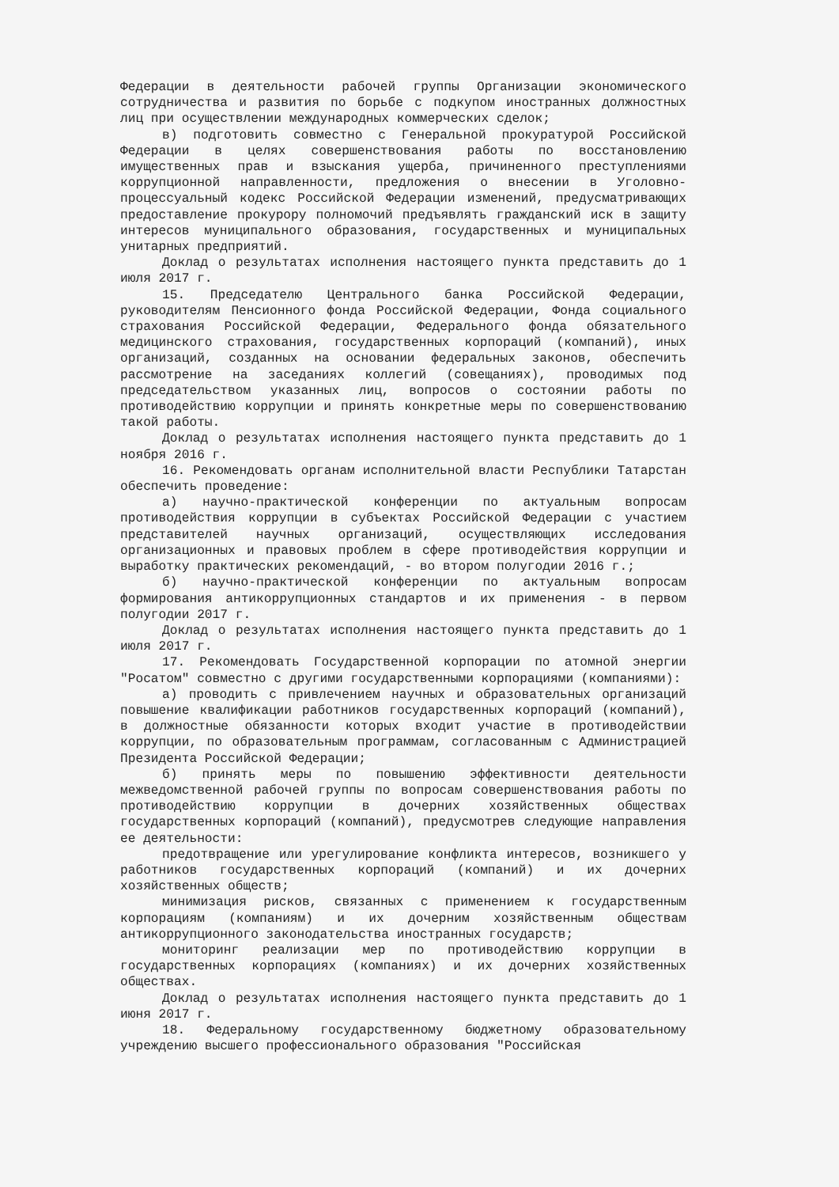Федерации в деятельности рабочей группы Организации экономического сотрудничества и развития по борьбе с подкупом иностранных должностных лиц при осуществлении международных коммерческих сделок;
в) подготовить совместно с Генеральной прокуратурой Российской Федерации в целях совершенствования работы по восстановлению имущественных прав и взыскания ущерба, причиненного преступлениями коррупционной направленности, предложения о внесении в Уголовно-процессуальный кодекс Российской Федерации изменений, предусматривающих предоставление прокурору полномочий предъявлять гражданский иск в защиту интересов муниципального образования, государственных и муниципальных унитарных предприятий.
Доклад о результатах исполнения настоящего пункта представить до 1 июля 2017 г.
15. Председателю Центрального банка Российской Федерации, руководителям Пенсионного фонда Российской Федерации, Фонда социального страхования Российской Федерации, Федерального фонда обязательного медицинского страхования, государственных корпораций (компаний), иных организаций, созданных на основании федеральных законов, обеспечить рассмотрение на заседаниях коллегий (совещаниях), проводимых под председательством указанных лиц, вопросов о состоянии работы по противодействию коррупции и принять конкретные меры по совершенствованию такой работы.
Доклад о результатах исполнения настоящего пункта представить до 1 ноября 2016 г.
16. Рекомендовать органам исполнительной власти Республики Татарстан обеспечить проведение:
а) научно-практической конференции по актуальным вопросам противодействия коррупции в субъектах Российской Федерации с участием представителей научных организаций, осуществляющих исследования организационных и правовых проблем в сфере противодействия коррупции и выработку практических рекомендаций, - во втором полугодии 2016 г.;
б) научно-практической конференции по актуальным вопросам формирования антикоррупционных стандартов и их применения - в первом полугодии 2017 г.
Доклад о результатах исполнения настоящего пункта представить до 1 июля 2017 г.
17. Рекомендовать Государственной корпорации по атомной энергии "Росатом" совместно с другими государственными корпорациями (компаниями):
а) проводить с привлечением научных и образовательных организаций повышение квалификации работников государственных корпораций (компаний), в должностные обязанности которых входит участие в противодействии коррупции, по образовательным программам, согласованным с Администрацией Президента Российской Федерации;
б) принять меры по повышению эффективности деятельности межведомственной рабочей группы по вопросам совершенствования работы по противодействию коррупции в дочерних хозяйственных обществах государственных корпораций (компаний), предусмотрев следующие направления ее деятельности:
предотвращение или урегулирование конфликта интересов, возникшего у работников государственных корпораций (компаний) и их дочерних хозяйственных обществ;
минимизация рисков, связанных с применением к государственным корпорациям (компаниям) и их дочерним хозяйственным обществам антикоррупционного законодательства иностранных государств;
мониторинг реализации мер по противодействию коррупции в государственных корпорациях (компаниях) и их дочерних хозяйственных обществах.
Доклад о результатах исполнения настоящего пункта представить до 1 июня 2017 г.
18. Федеральному государственному бюджетному образовательному учреждению высшего профессионального образования "Российская